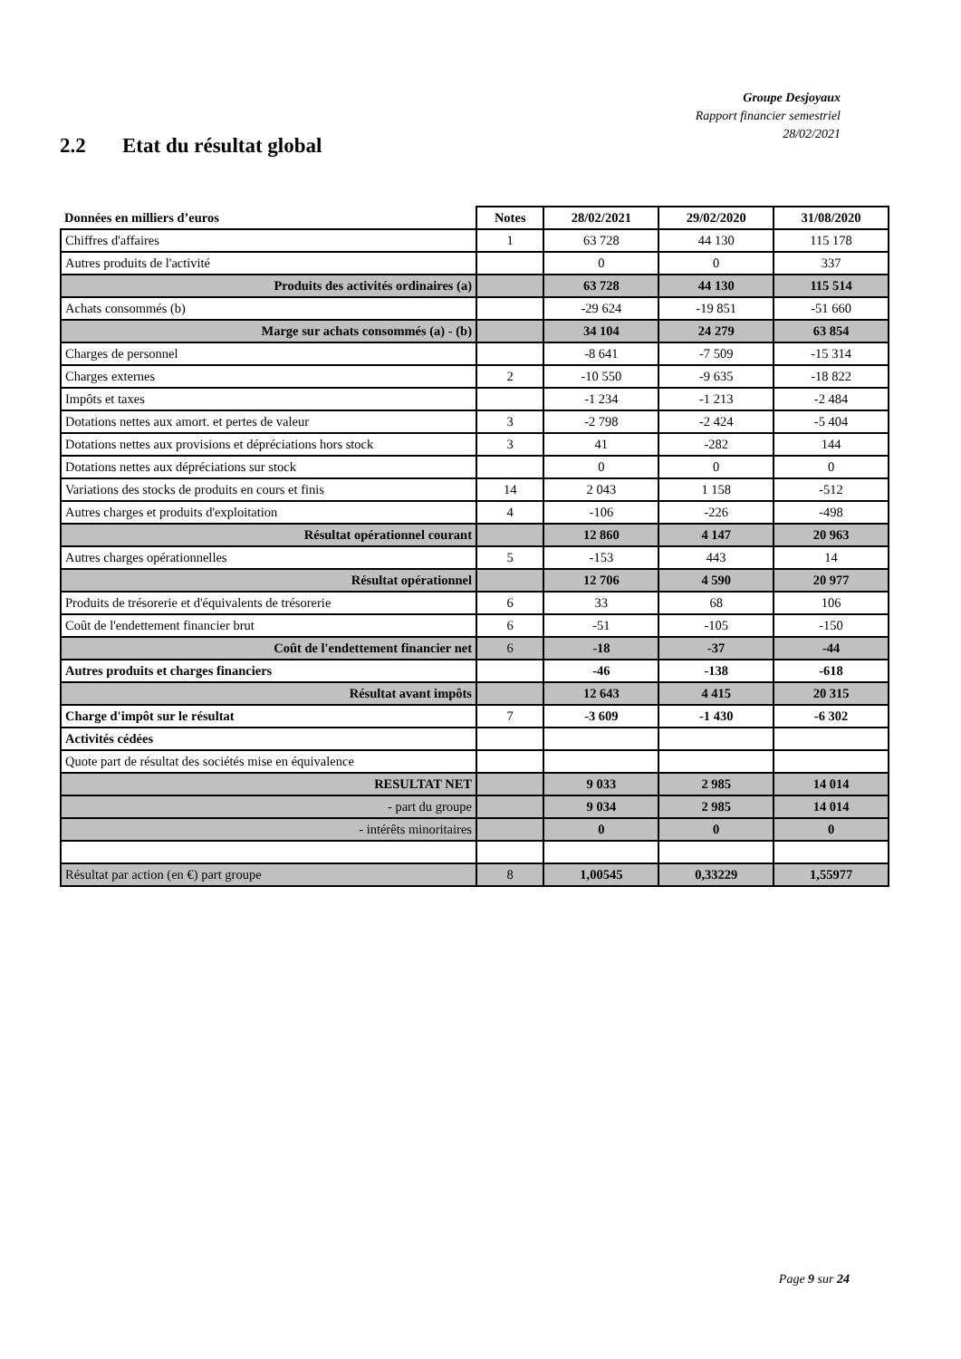Groupe Desjoyaux
Rapport financier semestriel
28/02/2021
2.2 Etat du résultat global
| Données en milliers d’euros | Notes | 28/02/2021 | 29/02/2020 | 31/08/2020 |
| --- | --- | --- | --- | --- |
| Chiffres d'affaires | 1 | 63 728 | 44 130 | 115 178 |
| Autres produits de l'activité | | 0 | 0 | 337 |
| Produits des activités ordinaires (a) | | 63 728 | 44 130 | 115 514 |
| Achats consommés (b) | | -29 624 | -19 851 | -51 660 |
| Marge sur achats consommés (a) - (b) | | 34 104 | 24 279 | 63 854 |
| Charges de personnel | | -8 641 | -7 509 | -15 314 |
| Charges externes | 2 | -10 550 | -9 635 | -18 822 |
| Impôts et taxes | | -1 234 | -1 213 | -2 484 |
| Dotations nettes aux amort. et pertes de valeur | 3 | -2 798 | -2 424 | -5 404 |
| Dotations nettes aux provisions et dépréciations hors stock | 3 | 41 | -282 | 144 |
| Dotations nettes aux dépréciations sur stock | | 0 | 0 | 0 |
| Variations des stocks de produits en cours et finis | 14 | 2 043 | 1 158 | -512 |
| Autres charges et produits d'exploitation | 4 | -106 | -226 | -498 |
| Résultat opérationnel courant | | 12 860 | 4 147 | 20 963 |
| Autres charges opérationnelles | 5 | -153 | 443 | 14 |
| Résultat opérationnel | | 12 706 | 4 590 | 20 977 |
| Produits de trésorerie et d'équivalents de trésorerie | 6 | 33 | 68 | 106 |
| Coût de l'endettement financier brut | 6 | -51 | -105 | -150 |
| Coût de l'endettement financier net | 6 | -18 | -37 | -44 |
| Autres produits et charges financiers | | -46 | -138 | -618 |
| Résultat avant impôts | | 12 643 | 4 415 | 20 315 |
| Charge d'impôt sur le résultat | 7 | -3 609 | -1 430 | -6 302 |
| Activités cédées | | | | |
| Quote part de résultat des sociétés mise en équivalence | | | | |
| RESULTAT NET | | 9 033 | 2 985 | 14 014 |
| - part du groupe | | 9 034 | 2 985 | 14 014 |
| - intérêts minoritaires | | 0 | 0 | 0 |
| Résultat par action (en €) part groupe | 8 | 1,00545 | 0,33229 | 1,55977 |
Page 9 sur 24